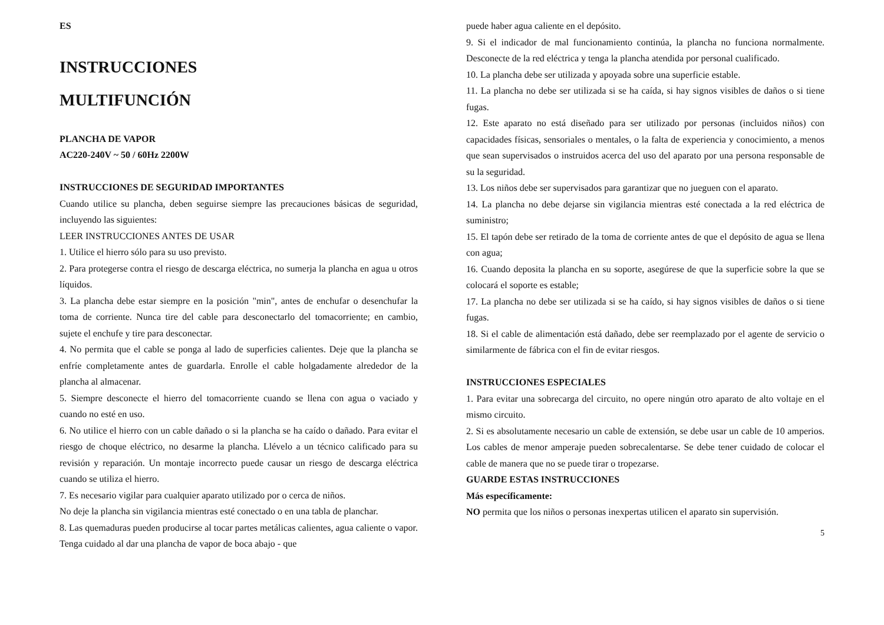ES
INSTRUCCIONES
MULTIFUNCIÓN
PLANCHA DE VAPOR
AC220-240V ~ 50 / 60Hz 2200W
INSTRUCCIONES DE SEGURIDAD IMPORTANTES
Cuando utilice su plancha, deben seguirse siempre las precauciones básicas de seguridad, incluyendo las siguientes:
LEER INSTRUCCIONES ANTES DE USAR
1. Utilice el hierro sólo para su uso previsto.
2. Para protegerse contra el riesgo de descarga eléctrica, no sumerja la plancha en agua u otros líquidos.
3. La plancha debe estar siempre en la posición "min", antes de enchufar o desenchufar la toma de corriente. Nunca tire del cable para desconectarlo del tomacorriente; en cambio, sujete el enchufe y tire para desconectar.
4. No permita que el cable se ponga al lado de superficies calientes. Deje que la plancha se enfríe completamente antes de guardarla. Enrolle el cable holgadamente alrededor de la plancha al almacenar.
5. Siempre desconecte el hierro del tomacorriente cuando se llena con agua o vaciado y cuando no esté en uso.
6. No utilice el hierro con un cable dañado o si la plancha se ha caído o dañado. Para evitar el riesgo de choque eléctrico, no desarme la plancha. Llévelo a un técnico calificado para su revisión y reparación. Un montaje incorrecto puede causar un riesgo de descarga eléctrica cuando se utiliza el hierro.
7. Es necesario vigilar para cualquier aparato utilizado por o cerca de niños.
No deje la plancha sin vigilancia mientras esté conectado o en una tabla de planchar.
8. Las quemaduras pueden producirse al tocar partes metálicas calientes, agua caliente o vapor. Tenga cuidado al dar una plancha de vapor de boca abajo - que
puede haber agua caliente en el depósito.
9. Si el indicador de mal funcionamiento continúa, la plancha no funciona normalmente. Desconecte de la red eléctrica y tenga la plancha atendida por personal cualificado.
10. La plancha debe ser utilizada y apoyada sobre una superficie estable.
11. La plancha no debe ser utilizada si se ha caída, si hay signos visibles de daños o si tiene fugas.
12. Este aparato no está diseñado para ser utilizado por personas (incluidos niños) con capacidades físicas, sensoriales o mentales, o la falta de experiencia y conocimiento, a menos que sean supervisados o instruidos acerca del uso del aparato por una persona responsable de su la seguridad.
13. Los niños debe ser supervisados para garantizar que no jueguen con el aparato.
14. La plancha no debe dejarse sin vigilancia mientras esté conectada a la red eléctrica de suministro;
15. El tapón debe ser retirado de la toma de corriente antes de que el depósito de agua se llena con agua;
16. Cuando deposita la plancha en su soporte, asegúrese de que la superficie sobre la que se colocará el soporte es estable;
17. La plancha no debe ser utilizada si se ha caído, si hay signos visibles de daños o si tiene fugas.
18. Si el cable de alimentación está dañado, debe ser reemplazado por el agente de servicio o similarmente de fábrica con el fin de evitar riesgos.
INSTRUCCIONES ESPECIALES
1. Para evitar una sobrecarga del circuito, no opere ningún otro aparato de alto voltaje en el mismo circuito.
2. Si es absolutamente necesario un cable de extensión, se debe usar un cable de 10 amperios. Los cables de menor amperaje pueden sobrecalentarse. Se debe tener cuidado de colocar el cable de manera que no se puede tirar o tropezarse.
GUARDE ESTAS INSTRUCCIONES
Más específicamente:
NO permita que los niños o personas inexpertas utilicen el aparato sin supervisión.
5